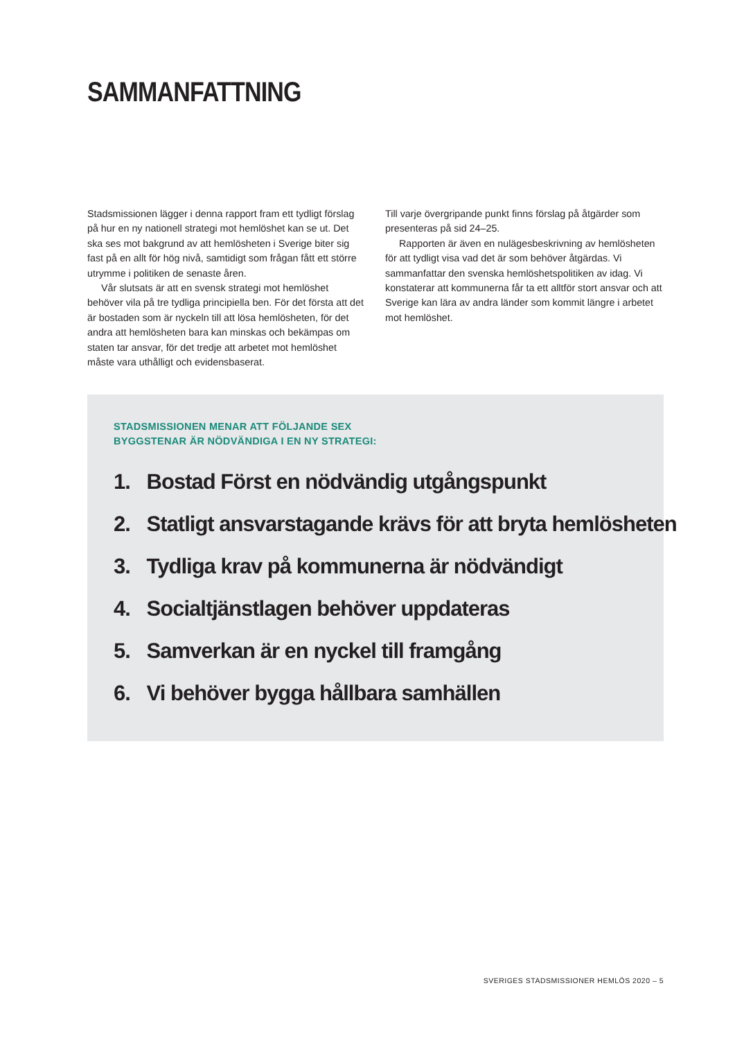SAMMANFATTNING
Stadsmissionen lägger i denna rapport fram ett tydligt förslag på hur en ny nationell strategi mot hemlöshet kan se ut. Det ska ses mot bakgrund av att hemlösheten i Sverige biter sig fast på en allt för hög nivå, samtidigt som frågan fått ett större utrymme i politiken de senaste åren.
Vår slutsats är att en svensk strategi mot hemlöshet behöver vila på tre tydliga principiella ben. För det första att det är bostaden som är nyckeln till att lösa hemlösheten, för det andra att hemlösheten bara kan minskas och bekämpas om staten tar ansvar, för det tredje att arbetet mot hemlöshet måste vara uthålligt och evidensbaserat.
Till varje övergripande punkt finns förslag på åtgärder som presenteras på sid 24–25.
Rapporten är även en nulägesbeskrivning av hemlösheten för att tydligt visa vad det är som behöver åtgärdas. Vi sammanfattar den svenska hemlöshetspolitiken av idag. Vi konstaterar att kommunerna får ta ett alltför stort ansvar och att Sverige kan lära av andra länder som kommit längre i arbetet mot hemlöshet.
STADSMISSIONEN MENAR ATT FÖLJANDE SEX
BYGGSTENAR ÄR NÖDVÄNDIGA I EN NY STRATEGI:
1. Bostad Först en nödvändig utgångspunkt
2. Statligt ansvarstagande krävs för att bryta hemlösheten
3. Tydliga krav på kommunerna är nödvändigt
4. Socialtjänstlagen behöver uppdateras
5. Samverkan är en nyckel till framgång
6. Vi behöver bygga hållbara samhällen
SVERIGES STADSMISSIONER HEMLÖS 2020 – 5